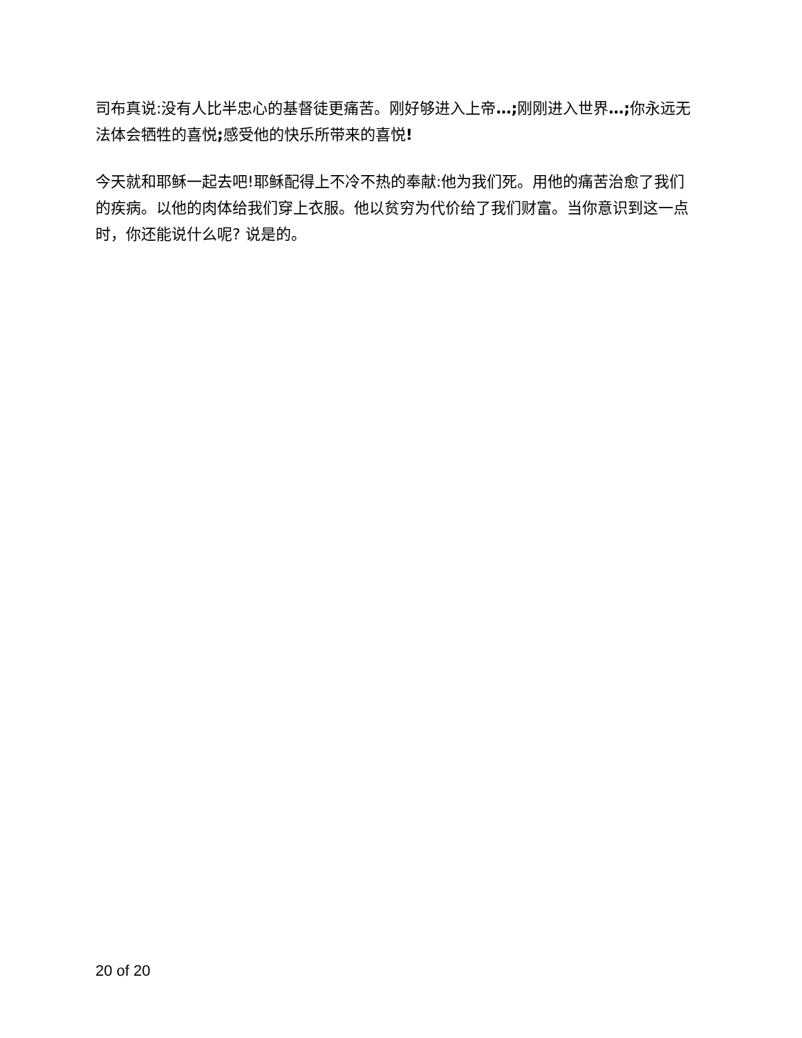司布真说:没有人比半忠心的基督徒更痛苦。刚好够进入上帝…; 刚刚进入世界…; 你永远无法体会牺牲的喜悦; 感受他的快乐所带来的喜悦!
今天就和耶稣一起去吧!耶稣配得上不冷不热的奉献:他为我们死。用他的痛苦治愈了我们的疾病。以他的肉体给我们穿上衣服。他以贫穷为代价给了我们财富。当你意识到这一点时，你还能说什么呢? 说是的。
20 of 20